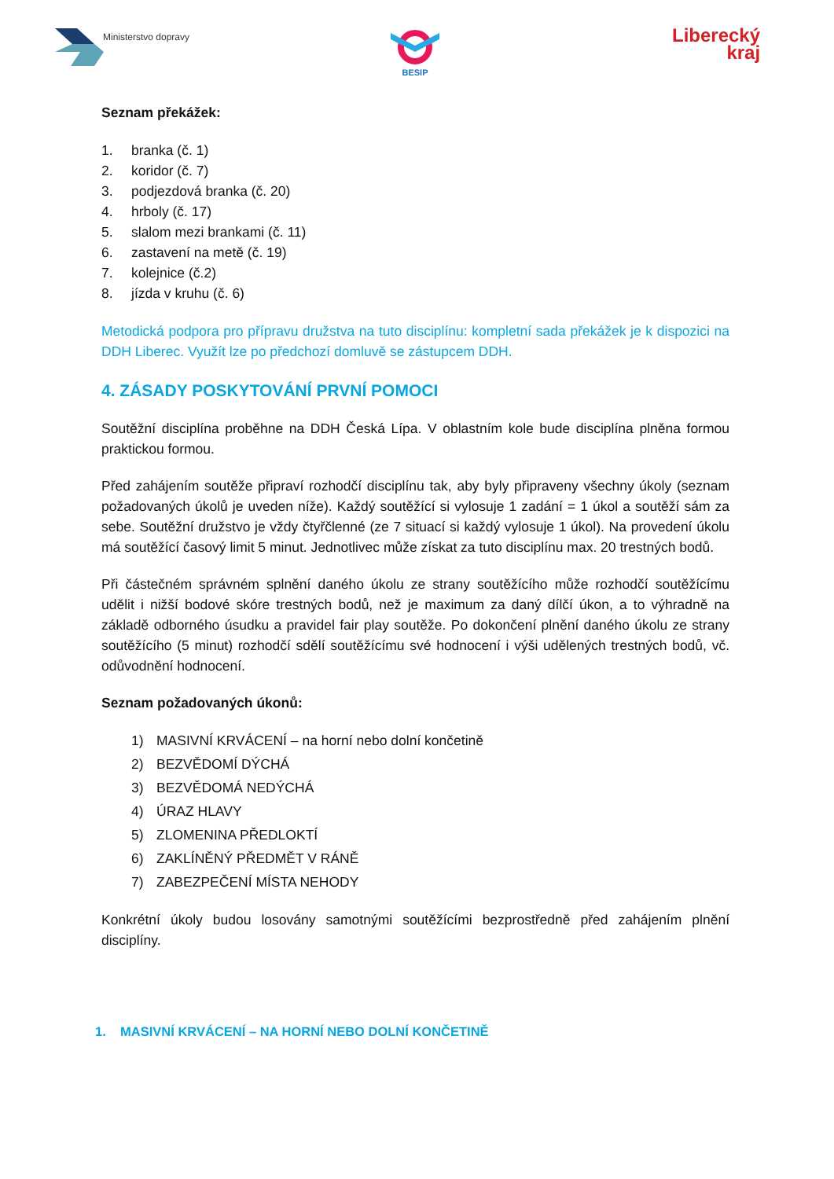Ministerstvo dopravy BESIP
Liberecký
kraj
Seznam překážek:
1. branka (č. 1)
2. koridor (č. 7)
3. podjezdová branka (č. 20)
4. hrboly (č. 17)
5. slalom mezi brankami (č. 11)
6. zastavení na metě (č. 19)
7. kolejnice (č.2)
8. jízda v kruhu (č. 6)
Metodická podpora pro přípravu družstva na tuto disciplínu: kompletní sada překážek je k dispozici na DDH Liberec. Využít lze po předchozí domluvě se zástupcem DDH.
4. ZÁSADY POSKYTOVÁNÍ PRVNÍ POMOCI
Soutěžní disciplína proběhne na DDH Česká Lípa. V oblastním kole bude disciplína plněna formou praktickou formou.
Před zahájením soutěže připraví rozhodčí disciplínu tak, aby byly připraveny všechny úkoly (seznam požadovaných úkolů je uveden níže). Každý soutěžící si vylosuje 1 zadání = 1 úkol a soutěží sám za sebe. Soutěžní družstvo je vždy čtyřčlenné (ze 7 situací si každý vylosuje 1 úkol). Na provedení úkolu má soutěžící časový limit 5 minut. Jednotlivec může získat za tuto disciplínu max. 20 trestných bodů.
Při částečném správném splnění daného úkolu ze strany soutěžícího může rozhodčí soutěžícímu udělit i nižší bodové skóre trestných bodů, než je maximum za daný dílčí úkon, a to výhradně na základě odborného úsudku a pravidel fair play soutěže. Po dokončení plnění daného úkolu ze strany soutěžícího (5 minut) rozhodčí sdělí soutěžícímu své hodnocení i výši udělených trestných bodů, vč. odůvodnění hodnocení.
Seznam požadovaných úkonů:
1) MASIVNÍ KRVÁCENÍ – na horní nebo dolní končetině
2) BEZVĚDOMÍ DÝCHÁ
3) BEZVĚDOMÁ NEDÝCHÁ
4) ÚRAZ HLAVY
5) ZLOMENINA PŘEDLOKTÍ
6) ZAKLÍNĚNÝ PŘEDMĚT V RÁNĚ
7) ZABEZPEČENÍ MÍSTA NEHODY
Konkrétní úkoly budou losovány samotnými soutěžícími bezprostředně před zahájením plnění disciplíny.
1. MASIVNÍ KRVÁCENÍ – NA HORNÍ NEBO DOLNÍ KONČETINĚ